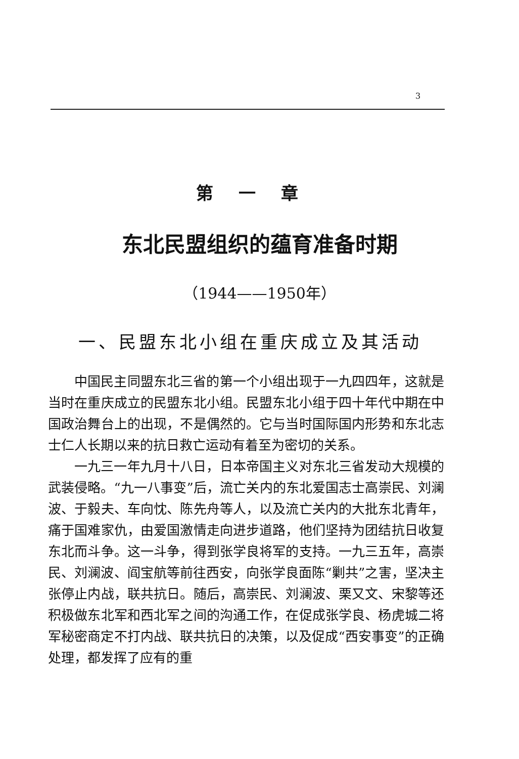3
第一章
东北民盟组织的蕴育准备时期
（1944——1950年）
一、民盟东北小组在重庆成立及其活动
中国民主同盟东北三省的第一个小组出现于一九四四年，这就是当时在重庆成立的民盟东北小组。民盟东北小组于四十年代中期在中国政治舞台上的出现，不是偶然的。它与当时国际国内形势和东北志士仁人长期以来的抗日救亡运动有着至为密切的关系。
一九三一年九月十八日，日本帝国主义对东北三省发动大规模的武装侵略。“九一八事变”后，流亡关内的东北爱国志士高崇民、刘澜波、于毅夫、车向忱、陈先舟等人，以及流亡关内的大批东北青年，痛于国难家仇，由爱国激情走向进步道路，他们坚持为团结抗日收复东北而斗争。这一斗争，得到张学良将军的支持。一九三五年，高崇民、刘澜波、阎宝航等前往西安，向张学良面陈“剿共”之害，坚决主张停止内战，联共抗日。随后，高崇民、刘澜波、栗又文、宋黎等还积极做东北军和西北军之间的沟通工作，在促成张学良、杨虎城二将军秘密商定不打内战、联共抗日的决策，以及促成“西安事变”的正确处理，都发挥了应有的重